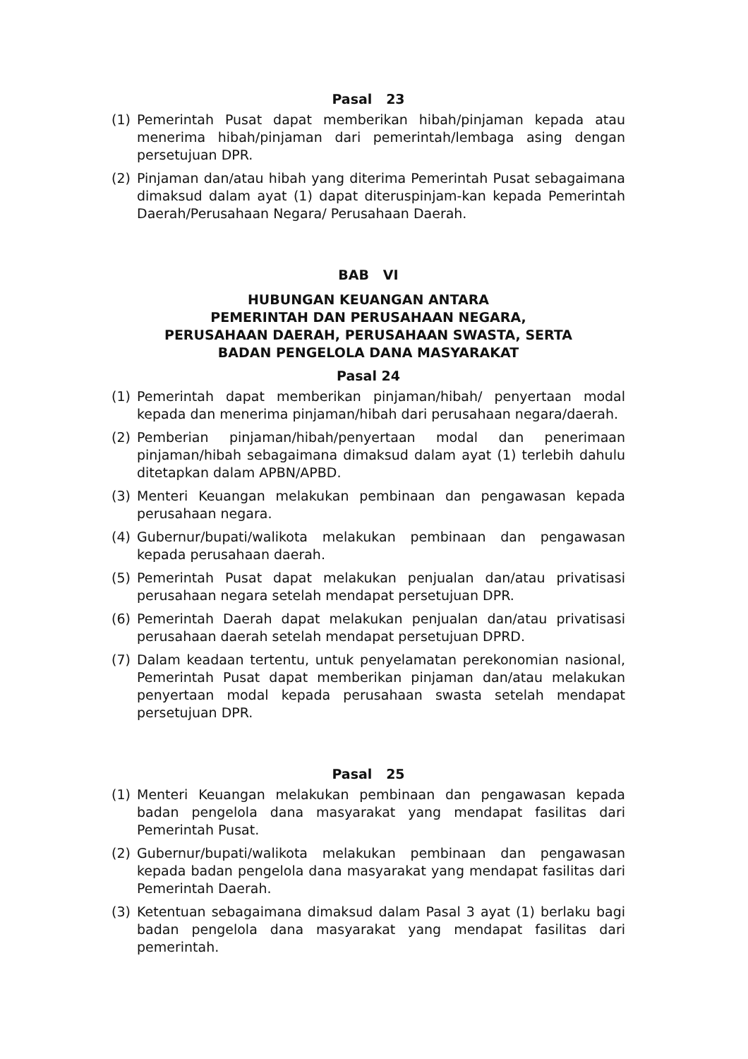Pasal 23
(1) Pemerintah Pusat dapat memberikan hibah/pinjaman kepada atau menerima hibah/pinjaman dari pemerintah/lembaga asing dengan persetujuan DPR.
(2) Pinjaman dan/atau hibah yang diterima Pemerintah Pusat sebagaimana dimaksud dalam ayat (1) dapat diteruspinjam-kan kepada Pemerintah Daerah/Perusahaan Negara/ Perusahaan Daerah.
BAB VI
HUBUNGAN KEUANGAN ANTARA
PEMERINTAH DAN PERUSAHAAN NEGARA,
PERUSAHAAN DAERAH, PERUSAHAAN SWASTA, SERTA
BADAN PENGELOLA DANA MASYARAKAT
Pasal 24
(1) Pemerintah dapat memberikan pinjaman/hibah/ penyertaan modal kepada dan menerima pinjaman/hibah dari perusahaan negara/daerah.
(2) Pemberian pinjaman/hibah/penyertaan modal dan penerimaan pinjaman/hibah sebagaimana dimaksud dalam ayat (1) terlebih dahulu ditetapkan dalam APBN/APBD.
(3) Menteri Keuangan melakukan pembinaan dan pengawasan kepada perusahaan negara.
(4) Gubernur/bupati/walikota melakukan pembinaan dan pengawasan kepada perusahaan daerah.
(5) Pemerintah Pusat dapat melakukan penjualan dan/atau privatisasi perusahaan negara setelah mendapat persetujuan DPR.
(6) Pemerintah Daerah dapat melakukan penjualan dan/atau privatisasi perusahaan daerah setelah mendapat persetujuan DPRD.
(7) Dalam keadaan tertentu, untuk penyelamatan perekonomian nasional, Pemerintah Pusat dapat memberikan pinjaman dan/atau melakukan penyertaan modal kepada perusahaan swasta setelah mendapat persetujuan DPR.
Pasal 25
(1) Menteri Keuangan melakukan pembinaan dan pengawasan kepada badan pengelola dana masyarakat yang mendapat fasilitas dari Pemerintah Pusat.
(2) Gubernur/bupati/walikota melakukan pembinaan dan pengawasan kepada badan pengelola dana masyarakat yang mendapat fasilitas dari Pemerintah Daerah.
(3) Ketentuan sebagaimana dimaksud dalam Pasal 3 ayat (1) berlaku bagi badan pengelola dana masyarakat yang mendapat fasilitas dari pemerintah.